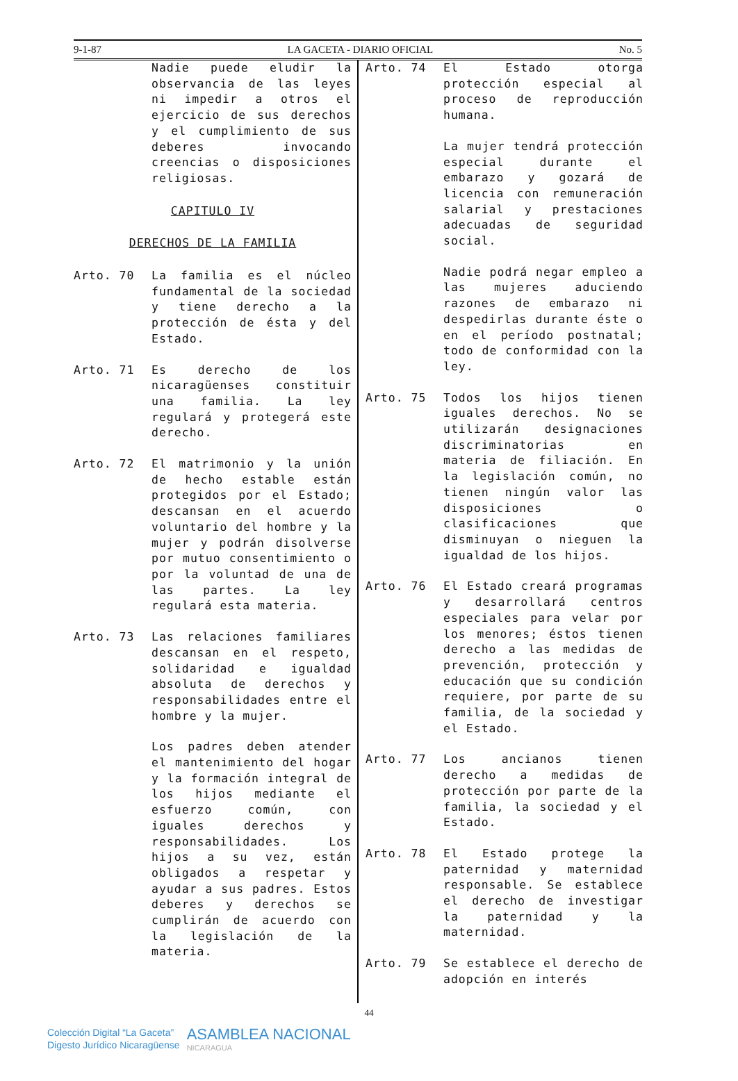9-1-87 LA GACETA - DIARIO OFICIAL No. 5
Nadie puede eludir la observancia de las leyes ni impedir a otros el ejercicio de sus derechos y el cumplimiento de sus deberes invocando creencias o disposiciones religiosas.
CAPITULO IV
DERECHOS DE LA FAMILIA
Arto. 70 La familia es el núcleo fundamental de la sociedad y tiene derecho a la protección de ésta y del Estado.
Arto. 71 Es derecho de los nicaragüenses constituir una familia. La ley regulará y protegerá este derecho.
Arto. 72 El matrimonio y la unión de hecho estable están protegidos por el Estado; descansan en el acuerdo voluntario del hombre y la mujer y podrán disolverse por mutuo consentimiento o por la voluntad de una de las partes. La ley regulará esta materia.
Arto. 73 Las relaciones familiares descansan en el respeto, solidaridad e igualdad absoluta de derechos y responsabilidades entre el hombre y la mujer.
Los padres deben atender el mantenimiento del hogar y la formación integral de los hijos mediante el esfuerzo común, con iguales derechos y responsabilidades. Los hijos a su vez, están obligados a respetar y ayudar a sus padres. Estos deberes y derechos se cumplirán de acuerdo con la legislación de la materia.
Arto. 74 El Estado otorga protección especial al proceso de reproducción humana.
La mujer tendrá protección especial durante el embarazo y gozará de licencia con remuneración salarial y prestaciones adecuadas de seguridad social.
Nadie podrá negar empleo a las mujeres aduciendo razones de embarazo ni despedirlas durante éste o en el período postnatal; todo de conformidad con la ley.
Arto. 75 Todos los hijos tienen iguales derechos. No se utilizarán designaciones discriminatorias en materia de filiación. En la legislación común, no tienen ningún valor las disposiciones o clasificaciones que disminuyan o nieguen la igualdad de los hijos.
Arto. 76 El Estado creará programas y desarrollará centros especiales para velar por los menores; éstos tienen derecho a las medidas de prevención, protección y educación que su condición requiere, por parte de su familia, de la sociedad y el Estado.
Arto. 77 Los ancianos tienen derecho a medidas de protección por parte de la familia, la sociedad y el Estado.
Arto. 78 El Estado protege la paternidad y maternidad responsable. Se establece el derecho de investigar la paternidad y la maternidad.
Arto. 79 Se establece el derecho de adopción en interés
44
Colección Digital “La Gaceta”
Digesto Jurídico Nicaragüense
ASAMBLEA NACIONAL
NICARAGUA